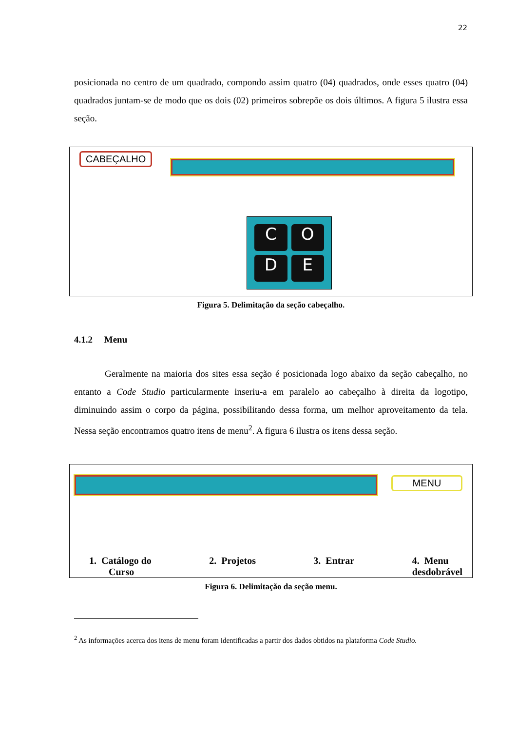22
posicionada no centro de um quadrado, compondo assim quatro (04) quadrados, onde esses quatro (04) quadrados juntam-se de modo que os dois (02) primeiros sobrepõe os dois últimos. A figura 5 ilustra essa seção.
CABEÇALHO
C
O
D
E
Figura 5. Delimitação da seção cabeçalho.
4.1.2 Menu
Geralmente na maioria dos sites essa seção é posicionada logo abaixo da seção cabeçalho, no entanto a Code Studio particularmente inseriu-a em paralelo ao cabeçalho à direita da logotipo, diminuindo assim o corpo da página, possibilitando dessa forma, um melhor aproveitamento da tela. Nessa seção encontramos quatro itens de menu<sup>2</sup>. A figura 6 ilustra os itens dessa seção.
MENU
1. Catálogo do
Curso
2. Projetos 3. Entrar 4. Menu
desdobrável
Figura 6. Delimitação da seção menu.
<sup>2</sup> As informações acerca dos itens de menu foram identificadas a partir dos dados obtidos na plataforma Code Studio.